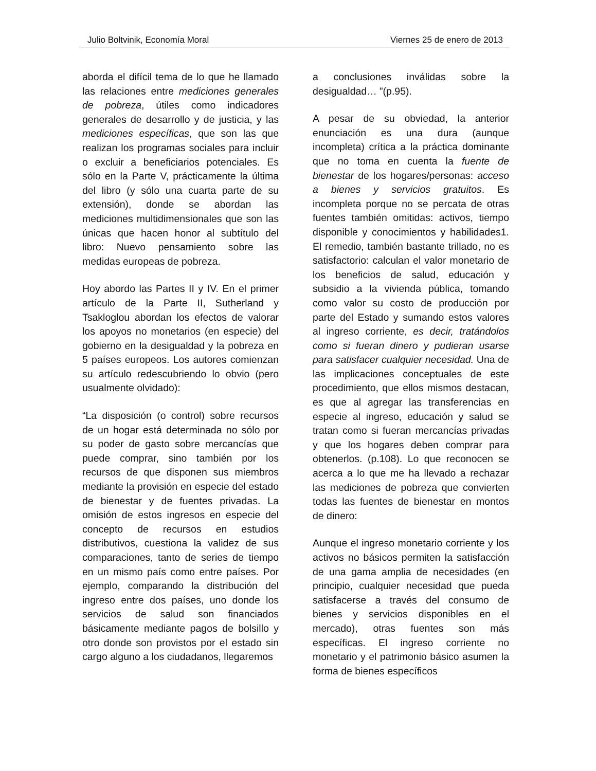Julio Boltvinik, Economía Moral Viernes 25 de enero de 2013
aborda el difícil tema de lo que he llamado las relaciones entre mediciones generales de pobreza, útiles como indicadores generales de desarrollo y de justicia, y las mediciones específicas, que son las que realizan los programas sociales para incluir o excluir a beneficiarios potenciales. Es sólo en la Parte V, prácticamente la última del libro (y sólo una cuarta parte de su extensión), donde se abordan las mediciones multidimensionales que son las únicas que hacen honor al subtítulo del libro: Nuevo pensamiento sobre las medidas europeas de pobreza.
Hoy abordo las Partes II y IV. En el primer artículo de la Parte II, Sutherland y Tsakloglou abordan los efectos de valorar los apoyos no monetarios (en especie) del gobierno en la desigualdad y la pobreza en 5 países europeos. Los autores comienzan su artículo redescubriendo lo obvio (pero usualmente olvidado):
“La disposición (o control) sobre recursos de un hogar está determinada no sólo por su poder de gasto sobre mercancías que puede comprar, sino también por los recursos de que disponen sus miembros mediante la provisión en especie del estado de bienestar y de fuentes privadas. La omisión de estos ingresos en especie del concepto de recursos en estudios distributivos, cuestiona la validez de sus comparaciones, tanto de series de tiempo en un mismo país como entre países. Por ejemplo, comparando la distribución del ingreso entre dos países, uno donde los servicios de salud son financiados básicamente mediante pagos de bolsillo y otro donde son provistos por el estado sin cargo alguno a los ciudadanos, llegaremos
a conclusiones inválidas sobre la desigualdad… ”(p.95).
A pesar de su obviedad, la anterior enunciación es una dura (aunque incompleta) crítica a la práctica dominante que no toma en cuenta la fuente de bienestar de los hogares/personas: acceso a bienes y servicios gratuitos. Es incompleta porque no se percata de otras fuentes también omitidas: activos, tiempo disponible y conocimientos y habilidades1. El remedio, también bastante trillado, no es satisfactorio: calculan el valor monetario de los beneficios de salud, educación y subsidio a la vivienda pública, tomando como valor su costo de producción por parte del Estado y sumando estos valores al ingreso corriente, es decir, tratándolos como si fueran dinero y pudieran usarse para satisfacer cualquier necesidad. Una de las implicaciones conceptuales de este procedimiento, que ellos mismos destacan, es que al agregar las transferencias en especie al ingreso, educación y salud se tratan como si fueran mercancías privadas y que los hogares deben comprar para obtenerlos. (p.108). Lo que reconocen se acerca a lo que me ha llevado a rechazar las mediciones de pobreza que convierten todas las fuentes de bienestar en montos de dinero:
Aunque el ingreso monetario corriente y los activos no básicos permiten la satisfacción de una gama amplia de necesidades (en principio, cualquier necesidad que pueda satisfacerse a través del consumo de bienes y servicios disponibles en el mercado), otras fuentes son más específicas. El ingreso corriente no monetario y el patrimonio básico asumen la forma de bienes específicos